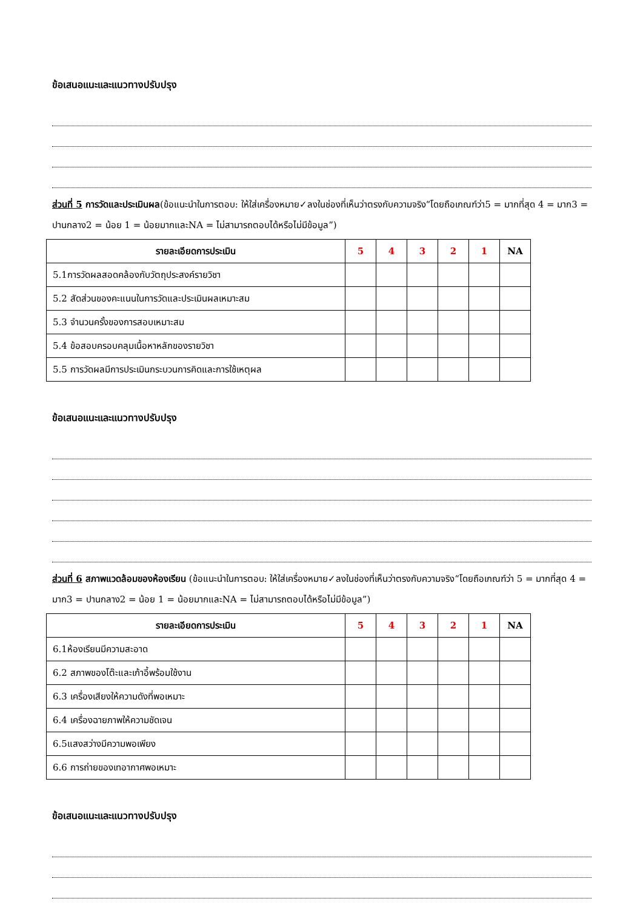ข้อเสนอแนะและแนวทางปรับปรุง
ส่วนที่ 5 การวัดและประเมินผล(ข้อแนะนำในการตอบ: ให้ใส่เครื่องหมาย✓ลงในช่องที่เห็นว่าตรงกับความจริง“โดยถือเกณฑ์ว่า5 = มากที่สุด 4 = มาก3 = ปานกลาง2 = น้อย 1 = น้อยมากและNA = ไม่สามารถตอบได้หรือไม่มีข้อมูล”)
| รายละเอียดการประเมิน | 5 | 4 | 3 | 2 | 1 | NA |
| --- | --- | --- | --- | --- | --- | --- |
| 5.1การวัดผลสอดคล้องกับวัตถุประสงค์รายวิชา | | | | | | |
| 5.2 สัดส่วนของคะแนนในการวัดและประเมินผลเหมาะสม | | | | | | |
| 5.3 จำนวนครั้งของการสอบเหมาะสม | | | | | | |
| 5.4 ข้อสอบครอบคลุมเนื้อหาหลักของรายวิชา | | | | | | |
| 5.5 การวัดผลมีการประเมินกระบวนการคิดและการใช้เหตุผล | | | | | | |
ข้อเสนอแนะและแนวทางปรับปรุง
ส่วนที่ 6 สภาพแวดล้อมของห้องเรียน (ข้อแนะนำในการตอบ: ให้ใส่เครื่องหมาย✓ลงในช่องที่เห็นว่าตรงกับความจริง“โดยถือเกณฑ์ว่า 5 = มากที่สุด 4 = มาก3 = ปานกลาง2 = น้อย 1 = น้อยมากและNA = ไม่สามารถตอบได้หรือไม่มีข้อมูล”)
| รายละเอียดการประเมิน | 5 | 4 | 3 | 2 | 1 | NA |
| --- | --- | --- | --- | --- | --- | --- |
| 6.1ห้องเรียนมีความสะอาด | | | | | | |
| 6.2 สภาพของโต๊ะและเก้าอี้พร้อมใช้งาน | | | | | | |
| 6.3 เครื่องเสียงให้ความดังที่พอเหมาะ | | | | | | |
| 6.4 เครื่องฉายภาพให้ความชัดเจน | | | | | | |
| 6.5แสงสว่างมีความพอเพียง | | | | | | |
| 6.6 การถ่ายของเทอากาศพอเหมาะ | | | | | | |
ข้อเสนอแนะและแนวทางปรับปรุง